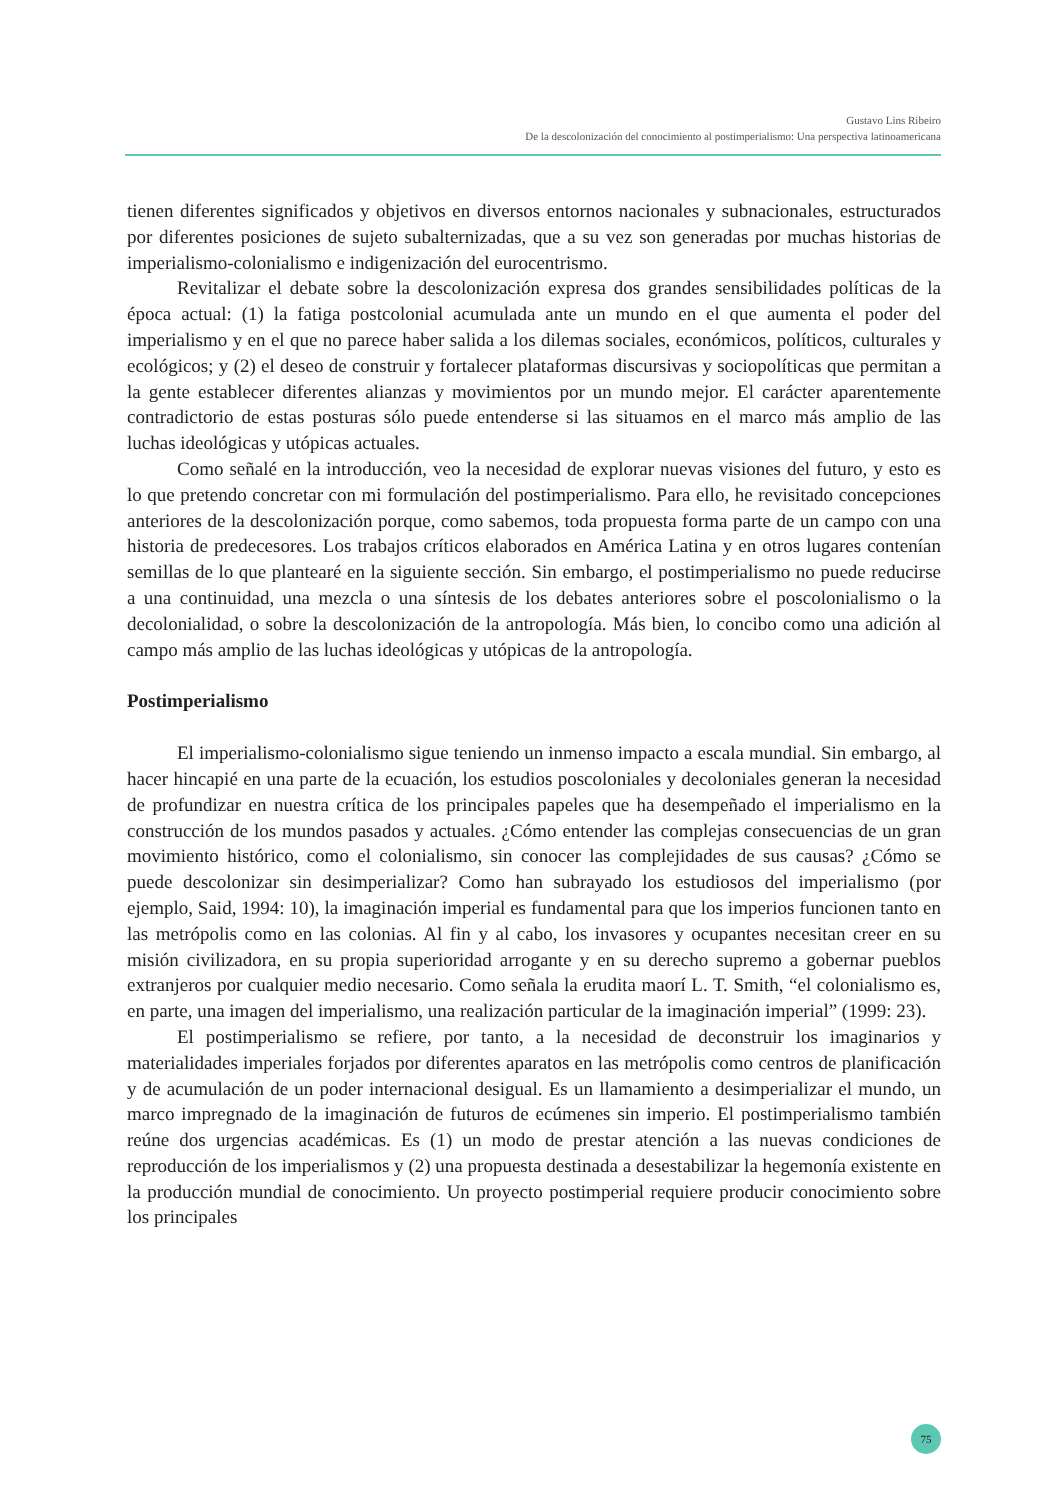Gustavo Lins Ribeiro
De la descolonización del conocimiento al postimperialismo: Una perspectiva latinoamericana
tienen diferentes significados y objetivos en diversos entornos nacionales y subnacionales, estructurados por diferentes posiciones de sujeto subalternizadas, que a su vez son generadas por muchas historias de imperialismo-colonialismo e indigenización del eurocentrismo.
Revitalizar el debate sobre la descolonización expresa dos grandes sensibilidades políticas de la época actual: (1) la fatiga postcolonial acumulada ante un mundo en el que aumenta el poder del imperialismo y en el que no parece haber salida a los dilemas sociales, económicos, políticos, culturales y ecológicos; y (2) el deseo de construir y fortalecer plataformas discursivas y sociopolíticas que permitan a la gente establecer diferentes alianzas y movimientos por un mundo mejor. El carácter aparentemente contradictorio de estas posturas sólo puede entenderse si las situamos en el marco más amplio de las luchas ideológicas y utópicas actuales.
Como señalé en la introducción, veo la necesidad de explorar nuevas visiones del futuro, y esto es lo que pretendo concretar con mi formulación del postimperialismo. Para ello, he revisitado concepciones anteriores de la descolonización porque, como sabemos, toda propuesta forma parte de un campo con una historia de predecesores. Los trabajos críticos elaborados en América Latina y en otros lugares contenían semillas de lo que plantearé en la siguiente sección. Sin embargo, el postimperialismo no puede reducirse a una continuidad, una mezcla o una síntesis de los debates anteriores sobre el poscolonialismo o la decolonialidad, o sobre la descolonización de la antropología. Más bien, lo concibo como una adición al campo más amplio de las luchas ideológicas y utópicas de la antropología.
Postimperialismo
El imperialismo-colonialismo sigue teniendo un inmenso impacto a escala mundial. Sin embargo, al hacer hincapié en una parte de la ecuación, los estudios poscoloniales y decoloniales generan la necesidad de profundizar en nuestra crítica de los principales papeles que ha desempeñado el imperialismo en la construcción de los mundos pasados y actuales. ¿Cómo entender las complejas consecuencias de un gran movimiento histórico, como el colonialismo, sin conocer las complejidades de sus causas? ¿Cómo se puede descolonizar sin desimperializar? Como han subrayado los estudiosos del imperialismo (por ejemplo, Said, 1994: 10), la imaginación imperial es fundamental para que los imperios funcionen tanto en las metrópolis como en las colonias. Al fin y al cabo, los invasores y ocupantes necesitan creer en su misión civilizadora, en su propia superioridad arrogante y en su derecho supremo a gobernar pueblos extranjeros por cualquier medio necesario. Como señala la erudita maorí L. T. Smith, “el colonialismo es, en parte, una imagen del imperialismo, una realización particular de la imaginación imperial” (1999: 23).
El postimperialismo se refiere, por tanto, a la necesidad de deconstruir los imaginarios y materialidades imperiales forjados por diferentes aparatos en las metrópolis como centros de planificación y de acumulación de un poder internacional desigual. Es un llamamiento a desimperializar el mundo, un marco impregnado de la imaginación de futuros de ecúmenes sin imperio. El postimperialismo también reúne dos urgencias académicas. Es (1) un modo de prestar atención a las nuevas condiciones de reproducción de los imperialismos y (2) una propuesta destinada a desestabilizar la hegemonía existente en la producción mundial de conocimiento. Un proyecto postimperial requiere producir conocimiento sobre los principales
75